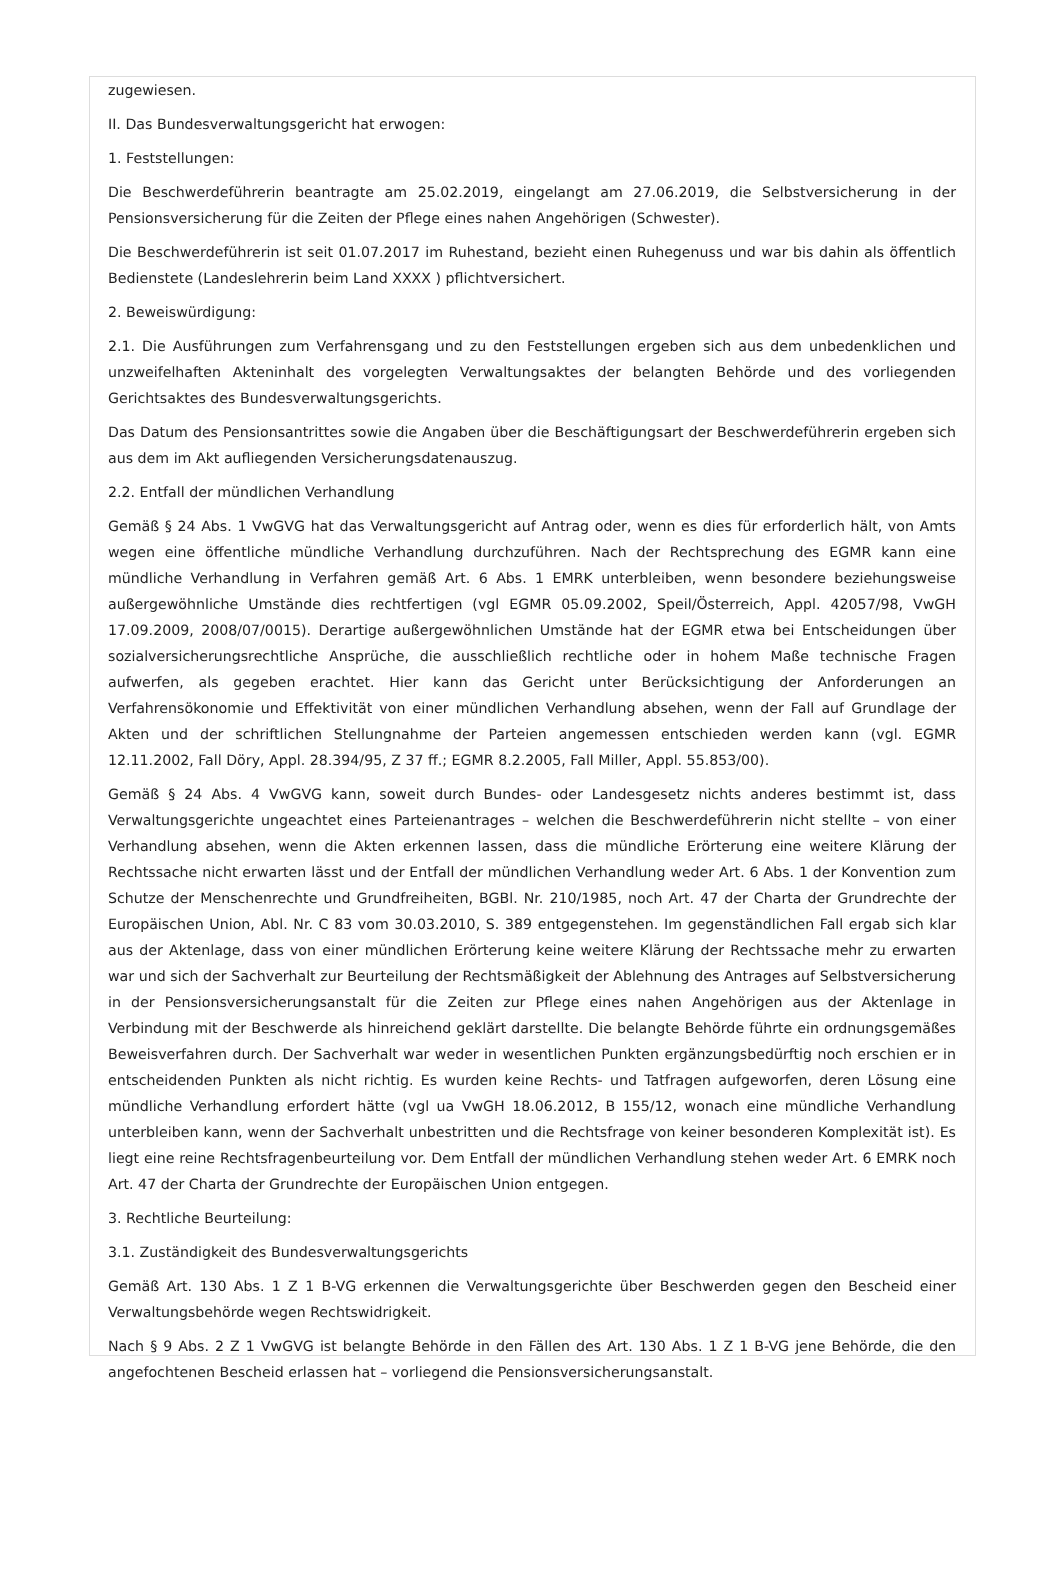zugewiesen.
II. Das Bundesverwaltungsgericht hat erwogen:
1. Feststellungen:
Die Beschwerdeführerin beantragte am 25.02.2019, eingelangt am 27.06.2019, die Selbstversicherung in der Pensionsversicherung für die Zeiten der Pflege eines nahen Angehörigen (Schwester).
Die Beschwerdeführerin ist seit 01.07.2017 im Ruhestand, bezieht einen Ruhegenuss und war bis dahin als öffentlich Bedienstete (Landeslehrerin beim Land XXXX ) pflichtversichert.
2. Beweiswürdigung:
2.1. Die Ausführungen zum Verfahrensgang und zu den Feststellungen ergeben sich aus dem unbedenklichen und unzweifelhaften Akteninhalt des vorgelegten Verwaltungsaktes der belangten Behörde und des vorliegenden Gerichtsaktes des Bundesverwaltungsgerichts.
Das Datum des Pensionsantrittes sowie die Angaben über die Beschäftigungsart der Beschwerdeführerin ergeben sich aus dem im Akt aufliegenden Versicherungsdatenauszug.
2.2. Entfall der mündlichen Verhandlung
Gemäß § 24 Abs. 1 VwGVG hat das Verwaltungsgericht auf Antrag oder, wenn es dies für erforderlich hält, von Amts wegen eine öffentliche mündliche Verhandlung durchzuführen. Nach der Rechtsprechung des EGMR kann eine mündliche Verhandlung in Verfahren gemäß Art. 6 Abs. 1 EMRK unterbleiben, wenn besondere beziehungsweise außergewöhnliche Umstände dies rechtfertigen (vgl EGMR 05.09.2002, Speil/Österreich, Appl. 42057/98, VwGH 17.09.2009, 2008/07/0015). Derartige außergewöhnlichen Umstände hat der EGMR etwa bei Entscheidungen über sozialversicherungsrechtliche Ansprüche, die ausschließlich rechtliche oder in hohem Maße technische Fragen aufwerfen, als gegeben erachtet. Hier kann das Gericht unter Berücksichtigung der Anforderungen an Verfahrensökonomie und Effektivität von einer mündlichen Verhandlung absehen, wenn der Fall auf Grundlage der Akten und der schriftlichen Stellungnahme der Parteien angemessen entschieden werden kann (vgl. EGMR 12.11.2002, Fall Döry, Appl. 28.394/95, Z 37 ff.; EGMR 8.2.2005, Fall Miller, Appl. 55.853/00).
Gemäß § 24 Abs. 4 VwGVG kann, soweit durch Bundes- oder Landesgesetz nichts anderes bestimmt ist, dass Verwaltungsgerichte ungeachtet eines Parteienantrages – welchen die Beschwerdeführerin nicht stellte – von einer Verhandlung absehen, wenn die Akten erkennen lassen, dass die mündliche Erörterung eine weitere Klärung der Rechtssache nicht erwarten lässt und der Entfall der mündlichen Verhandlung weder Art. 6 Abs. 1 der Konvention zum Schutze der Menschenrechte und Grundfreiheiten, BGBl. Nr. 210/1985, noch Art. 47 der Charta der Grundrechte der Europäischen Union, Abl. Nr. C 83 vom 30.03.2010, S. 389 entgegenstehen. Im gegenständlichen Fall ergab sich klar aus der Aktenlage, dass von einer mündlichen Erörterung keine weitere Klärung der Rechtssache mehr zu erwarten war und sich der Sachverhalt zur Beurteilung der Rechtsmäßigkeit der Ablehnung des Antrages auf Selbstversicherung in der Pensionsversicherungsanstalt für die Zeiten zur Pflege eines nahen Angehörigen aus der Aktenlage in Verbindung mit der Beschwerde als hinreichend geklärt darstellte. Die belangte Behörde führte ein ordnungsgemäßes Beweisverfahren durch. Der Sachverhalt war weder in wesentlichen Punkten ergänzungsbedürftig noch erschien er in entscheidenden Punkten als nicht richtig. Es wurden keine Rechts- und Tatfragen aufgeworfen, deren Lösung eine mündliche Verhandlung erfordert hätte (vgl ua VwGH 18.06.2012, B 155/12, wonach eine mündliche Verhandlung unterbleiben kann, wenn der Sachverhalt unbestritten und die Rechtsfrage von keiner besonderen Komplexität ist). Es liegt eine reine Rechtsfragenbeurteilung vor. Dem Entfall der mündlichen Verhandlung stehen weder Art. 6 EMRK noch Art. 47 der Charta der Grundrechte der Europäischen Union entgegen.
3. Rechtliche Beurteilung:
3.1. Zuständigkeit des Bundesverwaltungsgerichts
Gemäß Art. 130 Abs. 1 Z 1 B-VG erkennen die Verwaltungsgerichte über Beschwerden gegen den Bescheid einer Verwaltungsbehörde wegen Rechtswidrigkeit.
Nach § 9 Abs. 2 Z 1 VwGVG ist belangte Behörde in den Fällen des Art. 130 Abs. 1 Z 1 B-VG jene Behörde, die den angefochtenen Bescheid erlassen hat – vorliegend die Pensionsversicherungsanstalt.